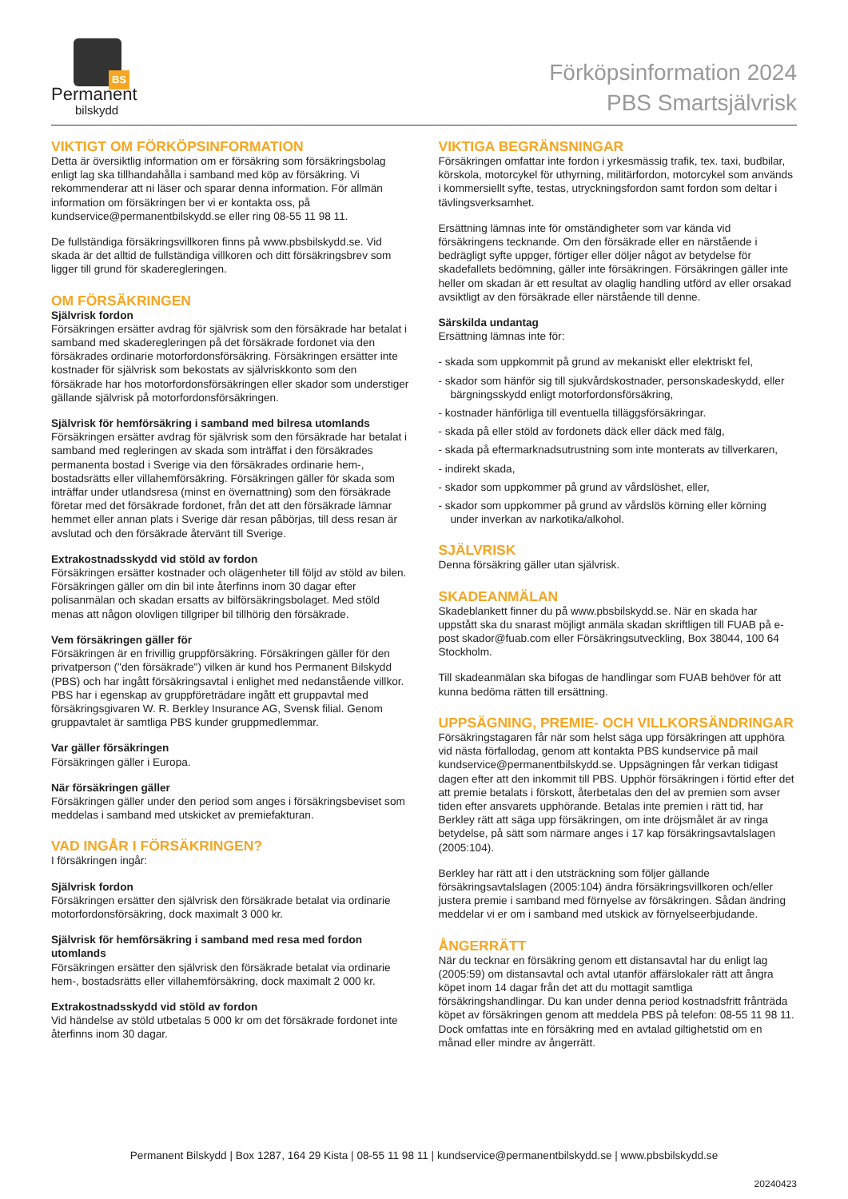BS
Permanent
bilskydd
Förköpsinformation 2024
PBS Smartsjälvrisk
VIKTIGT OM FÖRKÖPSINFORMATION
Detta är översiktlig information om er försäkring som försäkringsbolag enligt lag ska tillhandahålla i samband med köp av försäkring. Vi rekommenderar att ni läser och sparar denna information. För allmän information om försäkringen ber vi er kontakta oss, på kundservice@permanentbilskydd.se eller ring 08-55 11 98 11.
De fullständiga försäkringsvillkoren finns på www.pbsbilskydd.se. Vid skada är det alltid de fullständiga villkoren och ditt försäkringsbrev som ligger till grund för skaderegleringen.
OM FÖRSÄKRINGEN
Självrisk fordon
Försäkringen ersätter avdrag för självrisk som den försäkrade har betalat i samband med skaderegleringen på det försäkrade fordonet via den försäkrades ordinarie motorfordonsförsäkring. Försäkringen ersätter inte kostnader för självrisk som bekostats av självriskkonto som den försäkrade har hos motorfordonsförsäkringen eller skador som understiger gällande självrisk på motorfordonsförsäkringen.
Självrisk för hemförsäkring i samband med bilresa utomlands
Försäkringen ersätter avdrag för självrisk som den försäkrade har betalat i samband med regleringen av skada som inträffat i den försäkrades permanenta bostad i Sverige via den försäkrades ordinarie hem-, bostadsrätts eller villahemförsäkring. Försäkringen gäller för skada som inträffar under utlandsresa (minst en övernattning) som den försäkrade företar med det försäkrade fordonet, från det att den försäkrade lämnar hemmet eller annan plats i Sverige där resan påbörjas, till dess resan är avslutad och den försäkrade återvänt till Sverige.
Extrakostnadsskydd vid stöld av fordon
Försäkringen ersätter kostnader och olägenheter till följd av stöld av bilen. Försäkringen gäller om din bil inte återfinns inom 30 dagar efter polisanmälan och skadan ersatts av bilförsäkringsbolaget. Med stöld menas att någon olovligen tillgriper bil tillhörig den försäkrade.
Vem försäkringen gäller för
Försäkringen är en frivillig gruppförsäkring. Försäkringen gäller för den privatperson ("den försäkrade") vilken är kund hos Permanent Bilskydd (PBS) och har ingått försäkringsavtal i enlighet med nedanstående villkor. PBS har i egenskap av gruppföreträdare ingått ett gruppavtal med försäkringsgivaren W. R. Berkley Insurance AG, Svensk filial. Genom gruppavtalet är samtliga PBS kunder gruppmedlemmar.
Var gäller försäkringen
Försäkringen gäller i Europa.
När försäkringen gäller
Försäkringen gäller under den period som anges i försäkringsbeviset som meddelas i samband med utskicket av premiefakturan.
VAD INGÅR I FÖRSÄKRINGEN?
I försäkringen ingår:
Självrisk fordon
Försäkringen ersätter den självrisk den försäkrade betalat via ordinarie motorfordonsförsäkring, dock maximalt 3 000 kr.
Självrisk för hemförsäkring i samband med resa med fordon utomlands
Försäkringen ersätter den självrisk den försäkrade betalat via ordinarie hem-, bostadsrätts eller villahemförsäkring, dock maximalt 2 000 kr.
Extrakostnadsskydd vid stöld av fordon
Vid händelse av stöld utbetalas 5 000 kr om det försäkrade fordonet inte återfinns inom 30 dagar.
VIKTIGA BEGRÄNSNINGAR
Försäkringen omfattar inte fordon i yrkesmässig trafik, tex. taxi, budbilar, körskola, motorcykel för uthyrning, militärfordon, motorcykel som används i kommersiellt syfte, testas, utryckningsfordon samt fordon som deltar i tävlingsverksamhet.
Ersättning lämnas inte för omständigheter som var kända vid försäkringens tecknande. Om den försäkrade eller en närstående i bedrägligt syfte uppger, förtiger eller döljer något av betydelse för skadefallets bedömning, gäller inte försäkringen. Försäkringen gäller inte heller om skadan är ett resultat av olaglig handling utförd av eller orsakad avsiktligt av den försäkrade eller närstående till denne.
Särskilda undantag
Ersättning lämnas inte för:
- skada som uppkommit på grund av mekaniskt eller elektriskt fel,
- skador som hänför sig till sjukvårdskostnader, personskadeskydd, eller bärgningsskydd enligt motorfordonsförsäkring,
- kostnader hänförliga till eventuella tilläggsförsäkringar.
- skada på eller stöld av fordonets däck eller däck med fälg,
- skada på eftermarknadsutrustning som inte monterats av tillverkaren,
- indirekt skada,
- skador som uppkommer på grund av vårdslöshet, eller,
- skador som uppkommer på grund av vårdslös körning eller körning under inverkan av narkotika/alkohol.
SJÄLVRISK
Denna försäkring gäller utan självrisk.
SKADEANMÄLAN
Skadeblankett finner du på www.pbsbilskydd.se. När en skada har uppstått ska du snarast möjligt anmäla skadan skriftligen till FUAB på e-post skador@fuab.com eller Försäkringsutveckling, Box 38044, 100 64 Stockholm.
Till skadeanmälan ska bifogas de handlingar som FUAB behöver för att kunna bedöma rätten till ersättning.
UPPSÄGNING, PREMIE- OCH VILLKORSÄNDRINGAR
Försäkringstagaren får när som helst säga upp försäkringen att upphöra vid nästa förfallodag, genom att kontakta PBS kundservice på mail kundservice@permanentbilskydd.se. Uppsägningen får verkan tidigast dagen efter att den inkommit till PBS. Upphör försäkringen i förtid efter det att premie betalats i förskott, återbetalas den del av premien som avser tiden efter ansvarets upphörande. Betalas inte premien i rätt tid, har Berkley rätt att säga upp försäkringen, om inte dröjsmålet är av ringa betydelse, på sätt som närmare anges i 17 kap försäkringsavtalslagen (2005:104).
Berkley har rätt att i den utsträckning som följer gällande försäkringsavtalslagen (2005:104) ändra försäkringsvillkoren och/eller justera premie i samband med förnyelse av försäkringen. Sådan ändring meddelar vi er om i samband med utskick av förnyelseerbjudande.
ÅNGERRÄTT
När du tecknar en försäkring genom ett distansavtal har du enligt lag (2005:59) om distansavtal och avtal utanför affärslokaler rätt att ångra köpet inom 14 dagar från det att du mottagit samtliga försäkringshandlingar. Du kan under denna period kostnadsfritt frånträda köpet av försäkringen genom att meddela PBS på telefon: 08-55 11 98 11. Dock omfattas inte en försäkring med en avtalad giltighetstid om en månad eller mindre av ångerrätt.
Permanent Bilskydd | Box 1287, 164 29 Kista | 08-55 11 98 11 | kundservice@permanentbilskydd.se | www.pbsbilskydd.se
20240423